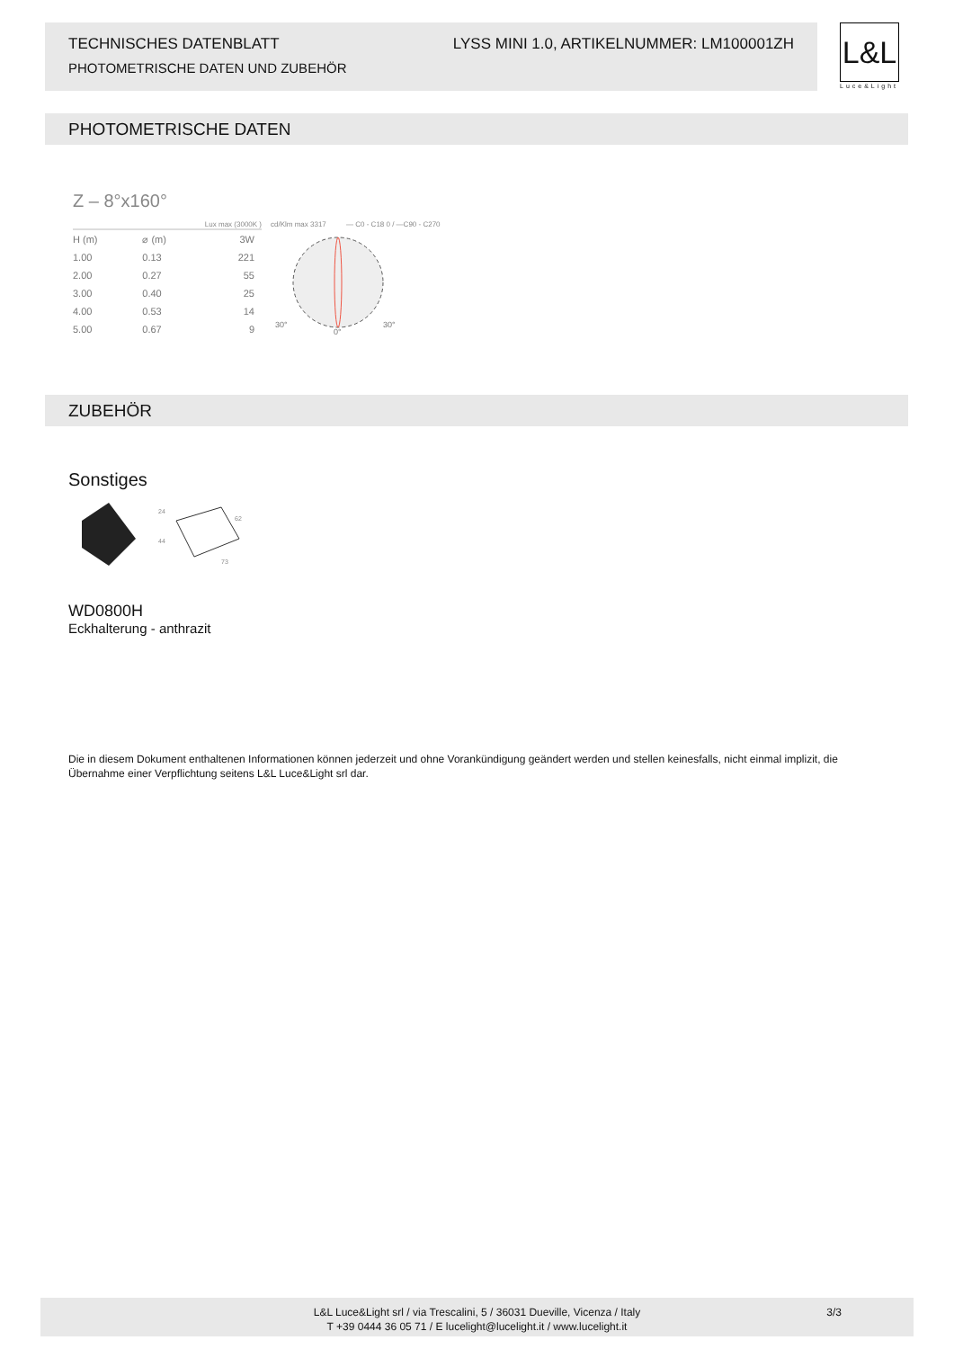TECHNISCHES DATENBLATT LYSS MINI 1.0, ARTIKELNUMMER: LM100001ZH
PHOTOMETRISCHE DATEN UND ZUBEHÖR
L&L
Luce&Light
PHOTOMETRISCHE DATEN
Z – 8°x160°
Lux max (3000K )
| H (m) | ⌀ (m) | 3W |
| 1.00 | 0.13 | 221 |
| 2.00 | 0.27 | 55 |
| 3.00 | 0.40 | 25 |
| 4.00 | 0.53 | 14 |
| 5.00 | 0.67 | 9 |
cd/Klm max 3317 — C0 - C18 0 / —C90 - C270
30°
30°
0°
ZUBEHÖR
Sonstiges
24
62
44
73
WD0800H
Eckhalterung - anthrazit
Die in diesem Dokument enthaltenen Informationen können jederzeit und ohne Vorankündigung geändert werden und stellen keinesfalls, nicht einmal implizit, die Übernahme einer Verpflichtung seitens L&L Luce&Light srl dar.
L&L Luce&Light srl / via Trescalini, 5 / 36031 Dueville, Vicenza / Italy
T +39 0444 36 05 71 / E lucelight@lucelight.it / www.lucelight.it
3/3